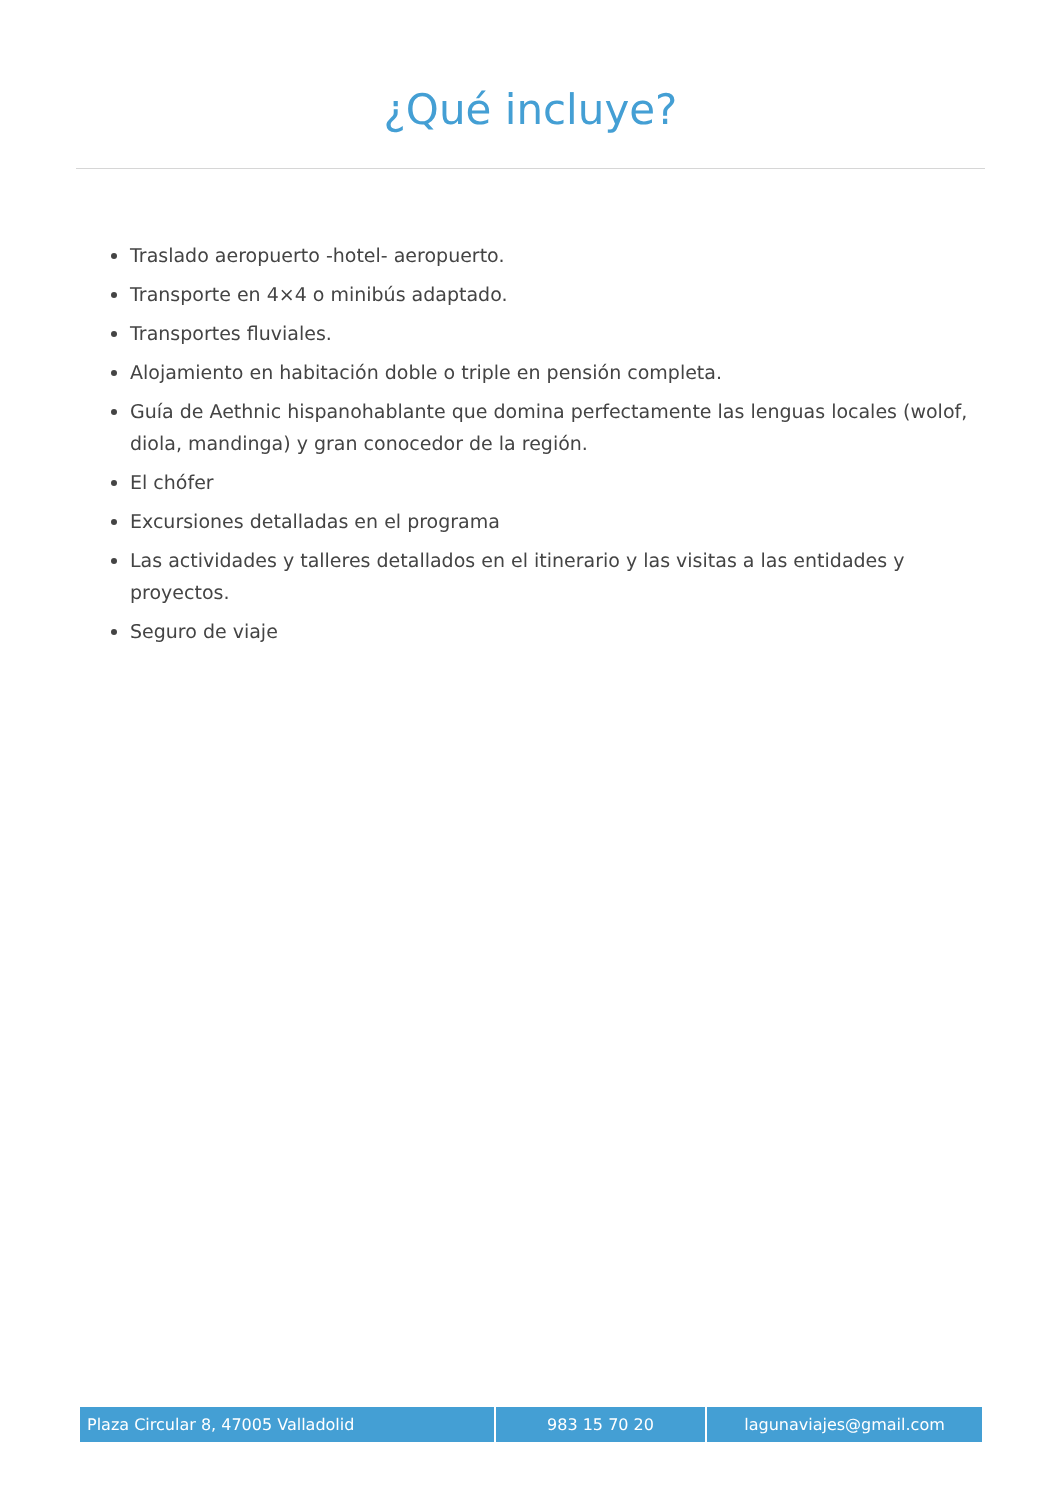¿Qué incluye?
Traslado aeropuerto -hotel- aeropuerto.
Transporte en 4×4 o minibús adaptado.
Transportes fluviales.
Alojamiento en habitación doble o triple en pensión completa.
Guía de Aethnic hispanohablante que domina perfectamente las lenguas locales (wolof, diola, mandinga) y gran conocedor de la región.
El chófer
Excursiones detalladas en el programa
Las actividades y talleres detallados en el itinerario y las visitas a las entidades y proyectos.
Seguro de viaje
| Plaza Circular 8, 47005 Valladolid | 983 15 70 20 | lagunaviajes@gmail.com |